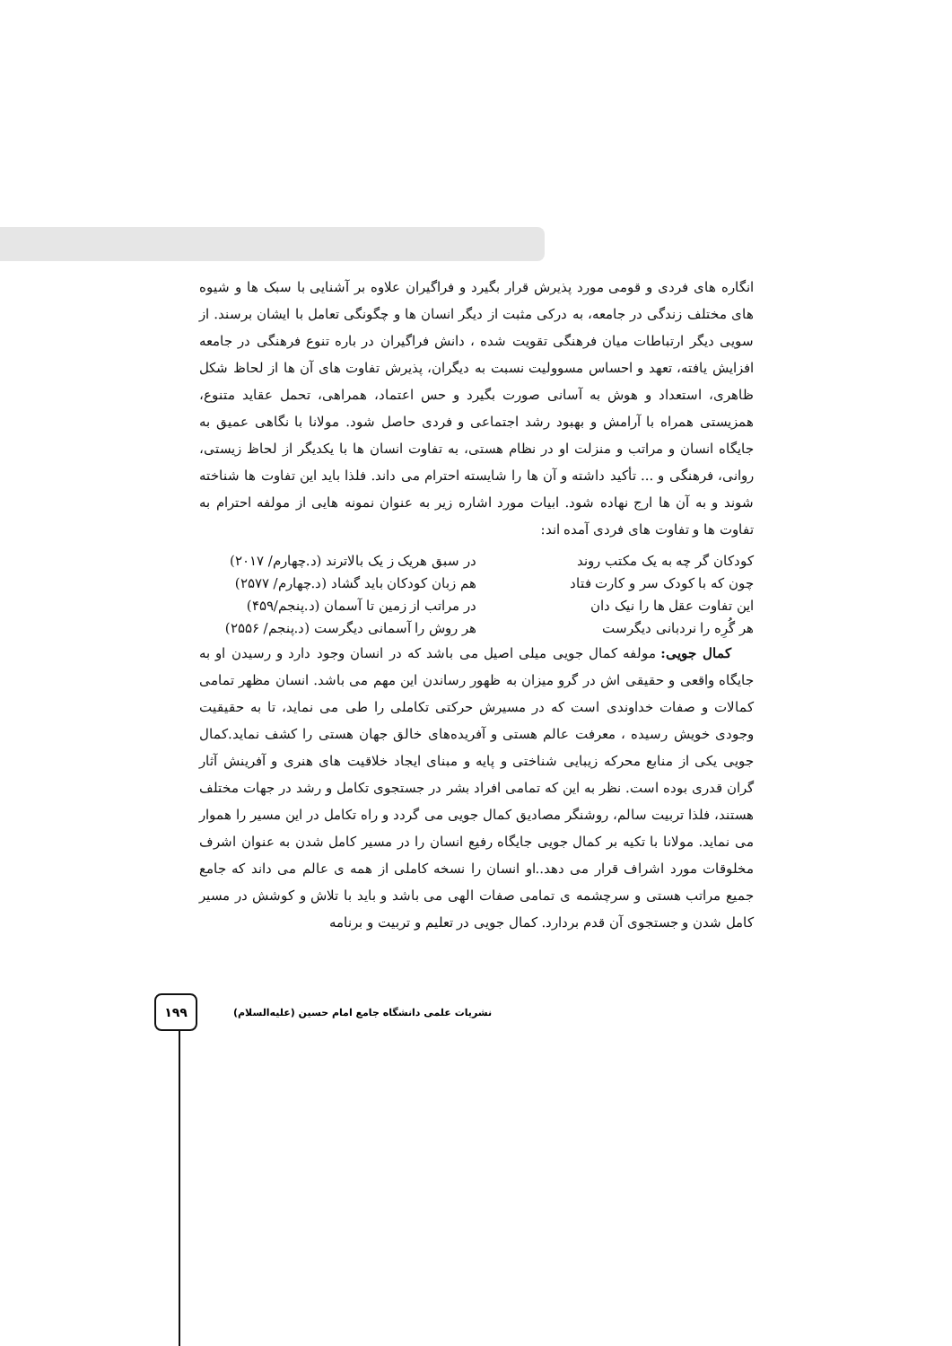انگاره های فردی و قومی مورد پذیرش قرار بگیرد و فراگیران علاوه بر آشنایی با سبک ها و شیوه های مختلف زندگی در جامعه، به درکی مثبت از دیگر انسان ها و چگونگی تعامل با ایشان برسند. از سویی دیگر ارتباطات میان فرهنگی تقویت شده ، دانش فراگیران در باره تنوع فرهنگی در جامعه افزایش یافته، تعهد و احساس مسوولیت نسبت به دیگران، پذیرش تفاوت های آن ها از لحاظ شکل ظاهری، استعداد و هوش به آسانی صورت بگیرد و حس اعتماد، همراهی، تحمل عقاید متنوع، همزیستی همراه با آرامش و بهبود رشد اجتماعی و فردی حاصل شود. مولانا با نگاهی عمیق به جایگاه انسان و مراتب و منزلت او در نظام هستی، به تفاوت انسان ها با یکدیگر از لحاظ زیستی، روانی، فرهنگی و ... تأکید داشته و آن ها را شایسته احترام می داند. فلذا باید این تفاوت ها شناخته شوند و به آن ها ارج نهاده شود. ابیات مورد اشاره زیر به عنوان نمونه هایی از مولفه احترام به تفاوت ها و تفاوت های فردی آمده اند:
کودکان گر چه به یک مکتب روند در سبق هریک ز یک بالاترند (د.چهارم/ ۲۰۱۷)
چون که با کودک سر و کارت فتاد هم زبان کودکان باید گشاد (د.چهارم/ ۲۵۷۷)
این تفاوت عقل ها را نیک دان در مراتب از زمین تا آسمان (د.پنجم/۴۵۹)
هر گُرِه را نردبانی دیگرست هر روش را آسمانی دیگرست (د.پنجم/ ۲۵۵۶)
کمال جویی: مولفه کمال جویی میلی اصیل می باشد که در انسان وجود دارد و رسیدن او به جایگاه واقعی و حقیقی اش در گرو میزان به ظهور رساندن این مهم می باشد. انسان مظهر تمامی کمالات و صفات خداوندی است که در مسیرش حرکتی تکاملی را طی می نماید، تا به حقیقیت وجودی خویش رسیده ، معرفت عالم هستی و آفریده‌های خالق جهان هستی را کشف نماید.کمال جویی یکی از منابع محرکه زیبایی شناختی و پایه و مبنای ایجاد خلاقیت های هنری و آفرینش آثار گران قدری بوده است. نظر به این که تمامی افراد بشر در جستجوی تکامل و رشد در جهات مختلف هستند، فلذا تربیت سالم، روشنگر مصادیق کمال جویی می گردد و راه تکامل در این مسیر را هموار می نماید. مولانا با تکیه بر کمال جویی جایگاه رفیع انسان را در مسیر کامل شدن به عنوان اشرف مخلوقات مورد اشراف قرار می دهد..او انسان را نسخه کاملی از همه ی عالم می داند که جامع جمیع مراتب هستی و سرچشمه ی تمامی صفات الهی می باشد و باید با تلاش و کوشش در مسیر کامل شدن و جستجوی آن قدم بردارد. کمال جویی در تعلیم و تربیت و برنامه
۱۹۹
نشریات علمی دانشگاه جامع امام حسین (علیه‌السلام)